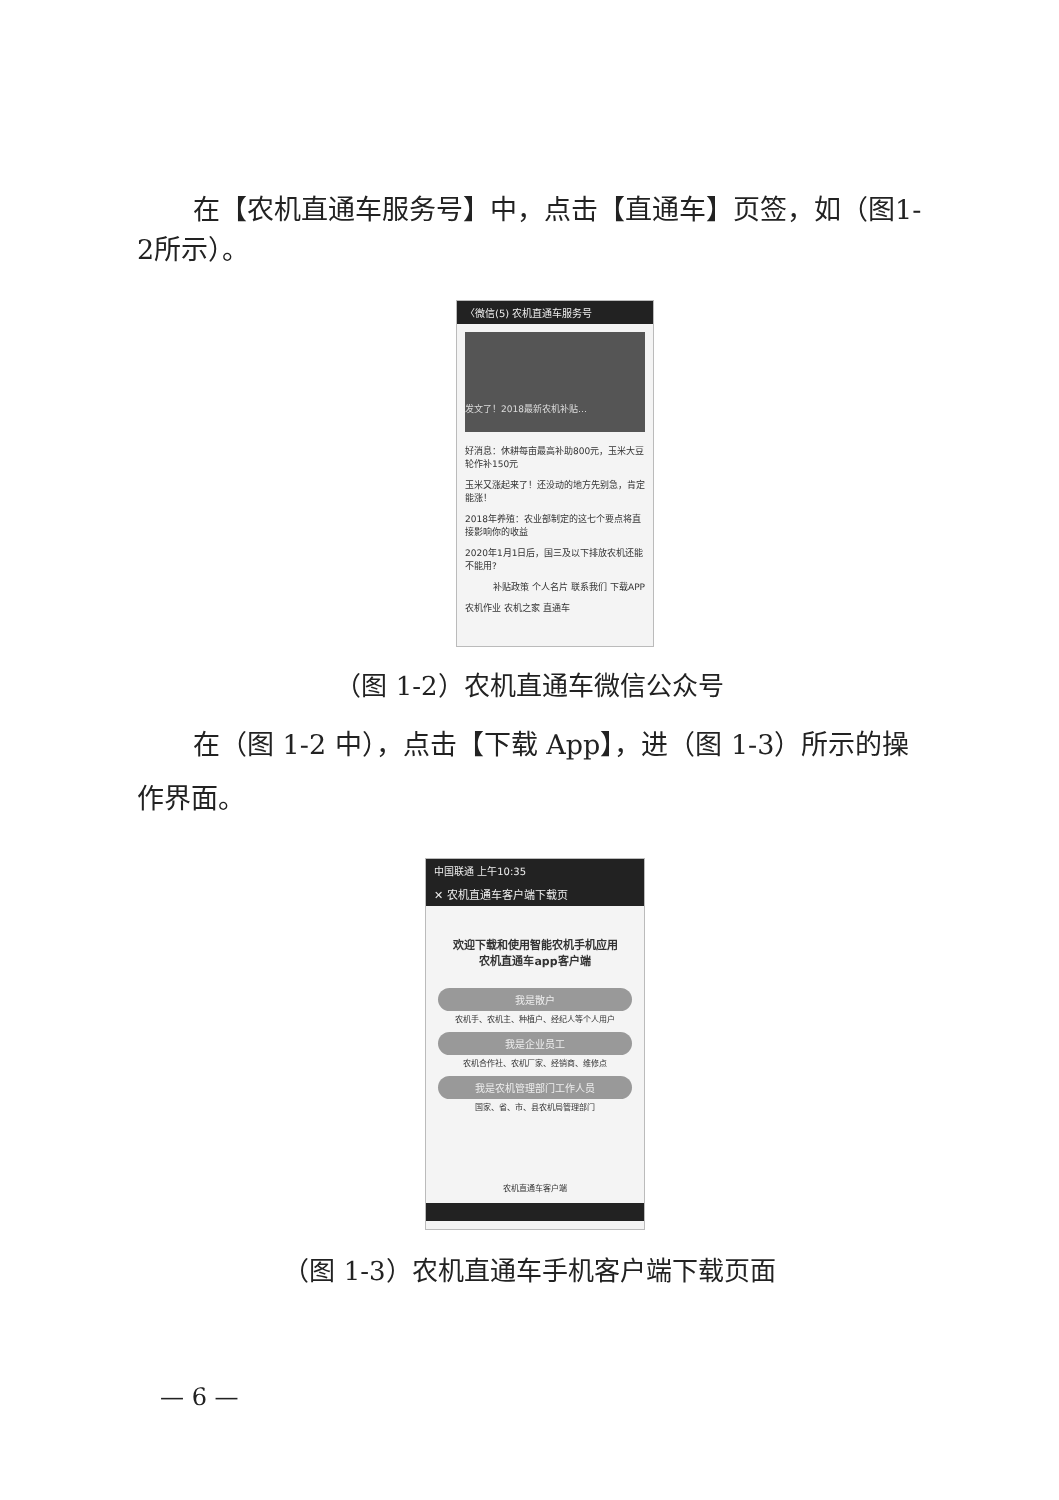在【农机直通车服务号】中，点击【直通车】页签，如（图1-2所示）。
〈微信(5) 农机直通车服务号
发文了！2018最新农机补贴…
好消息：休耕每亩最高补助800元，玉米大豆轮作补150元
玉米又涨起来了！还没动的地方先别急，肯定能涨！
2018年养殖：农业部制定的这七个要点将直接影响你的收益
2020年1月1日后，国三及以下排放农机还能不能用?
补贴政策 个人名片 联系我们 下载APP
农机作业 农机之家 直通车
（图 1-2）农机直通车微信公众号
在（图 1-2 中），点击【下载 App】，进（图 1-3）所示的操作界面。
中国联通 上午10:35
✕ 农机直通车客户端下载页
欢迎下载和使用智能农机手机应用
农机直通车app客户端
我是散户
农机手、农机主、种植户、经纪人等个人用户
我是企业员工
农机合作社、农机厂家、经销商、维修点
我是农机管理部门工作人员
国家、省、市、县农机局管理部门
农机直通车客户端
（图 1-3）农机直通车手机客户端下载页面
— 6 —